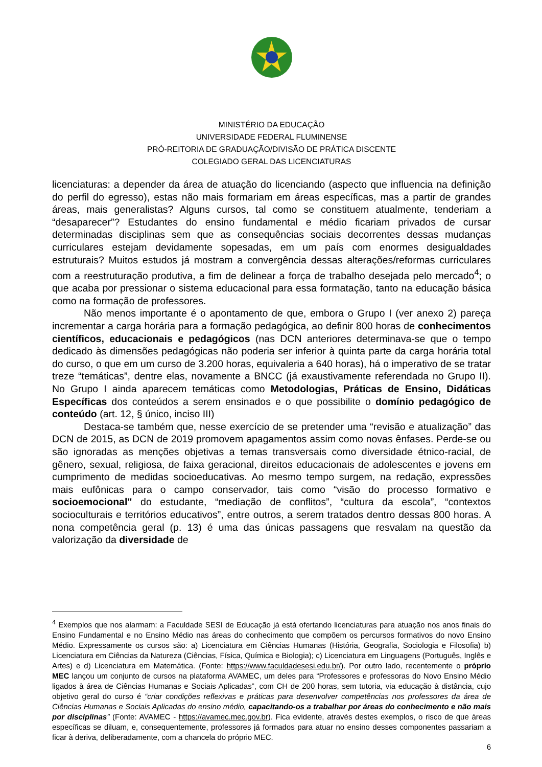MINISTÉRIO DA EDUCAÇÃO
UNIVERSIDADE FEDERAL FLUMINENSE
PRÓ-REITORIA DE GRADUAÇÃO/DIVISÃO DE PRÁTICA DISCENTE
COLEGIADO GERAL DAS LICENCIATURAS
licenciaturas: a depender da área de atuação do licenciando (aspecto que influencia na definição do perfil do egresso), estas não mais formariam em áreas específicas, mas a partir de grandes áreas, mais generalistas? Alguns cursos, tal como se constituem atualmente, tenderiam a “desaparecer”? Estudantes do ensino fundamental e médio ficariam privados de cursar determinadas disciplinas sem que as consequências sociais decorrentes dessas mudanças curriculares estejam devidamente sopesadas, em um país com enormes desigualdades estruturais? Muitos estudos já mostram a convergência dessas alterações/reformas curriculares com a reestruturação produtiva, a fim de delinear a força de trabalho desejada pelo mercado<sup>4</sup>; o que acaba por pressionar o sistema educacional para essa formatação, tanto na educação básica como na formação de professores.
Não menos importante é o apontamento de que, embora o Grupo I (ver anexo 2) pareça incrementar a carga horária para a formação pedagógica, ao definir 800 horas de conhecimentos científicos, educacionais e pedagógicos (nas DCN anteriores determinava-se que o tempo dedicado às dimensões pedagógicas não poderia ser inferior à quinta parte da carga horária total do curso, o que em um curso de 3.200 horas, equivaleria a 640 horas), há o imperativo de se tratar treze “temáticas”, dentre elas, novamente a BNCC (já exaustivamente referendada no Grupo II). No Grupo I ainda aparecem temáticas como Metodologias, Práticas de Ensino, Didáticas Específicas dos conteúdos a serem ensinados e o que possibilite o domínio pedagógico de conteúdo (art. 12, § único, inciso III)
Destaca-se também que, nesse exercício de se pretender uma “revisão e atualização” das DCN de 2015, as DCN de 2019 promovem apagamentos assim como novas ênfases. Perde-se ou são ignoradas as menções objetivas a temas transversais como diversidade étnico-racial, de gênero, sexual, religiosa, de faixa geracional, direitos educacionais de adolescentes e jovens em cumprimento de medidas socioeducativas. Ao mesmo tempo surgem, na redação, expressões mais eufônicas para o campo conservador, tais como “visão do processo formativo e socioemocional" do estudante, “mediação de conflitos”, “cultura da escola”, “contextos socioculturais e territórios educativos”, entre outros, a serem tratados dentro dessas 800 horas. A nona competência geral (p. 13) é uma das únicas passagens que resvalam na questão da valorização da diversidade de
<sup>4</sup> Exemplos que nos alarmam: a Faculdade SESI de Educação já está ofertando licenciaturas para atuação nos anos finais do Ensino Fundamental e no Ensino Médio nas áreas do conhecimento que compõem os percursos formativos do novo Ensino Médio. Expressamente os cursos são: a) Licenciatura em Ciências Humanas (História, Geografia, Sociologia e Filosofia) b) Licenciatura em Ciências da Natureza (Ciências, Física, Química e Biologia); c) Licenciatura em Linguagens (Português, Inglês e Artes) e d) Licenciatura em Matemática. (Fonte: https://www.faculdadesesi.edu.br/). Por outro lado, recentemente o próprio MEC lançou um conjunto de cursos na plataforma AVAMEC, um deles para “Professores e professoras do Novo Ensino Médio ligados à área de Ciências Humanas e Sociais Aplicadas”, com CH de 200 horas, sem tutoria, via educação à distância, cujo objetivo geral do curso é “criar condições reflexivas e práticas para desenvolver competências nos professores da área de Ciências Humanas e Sociais Aplicadas do ensino médio, capacitando-os a trabalhar por áreas do conhecimento e não mais por disciplinas” (Fonte: AVAMEC - https://avamec.mec.gov.br). Fica evidente, através destes exemplos, o risco de que áreas específicas se diluam, e, consequentemente, professores já formados para atuar no ensino desses componentes passariam a ficar à deriva, deliberadamente, com a chancela do próprio MEC.
6